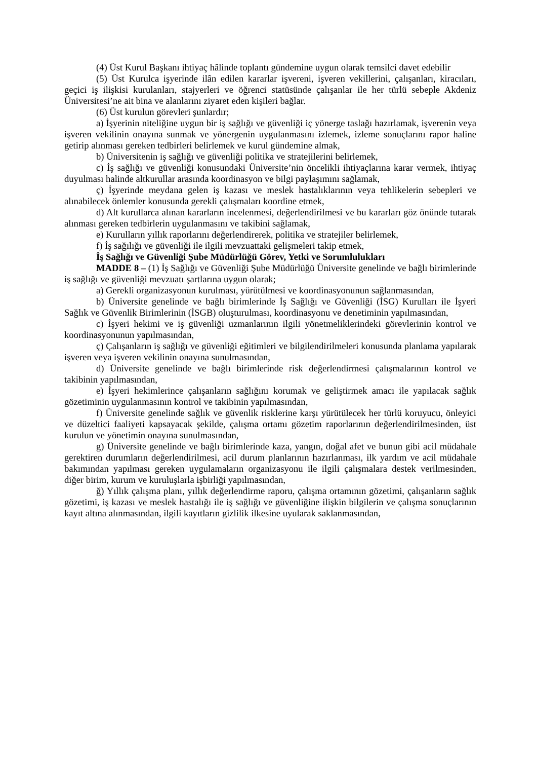(4) Üst Kurul Başkanı ihtiyaç hâlinde toplantı gündemine uygun olarak temsilci davet edebilir
(5) Üst Kurulca işyerinde ilân edilen kararlar işvereni, işveren vekillerini, çalışanları, kiracıları, geçici iş ilişkisi kurulanları, stajyerleri ve öğrenci statüsünde çalışanlar ile her türlü sebeple Akdeniz Üniversitesi’ne ait bina ve alanlarını ziyaret eden kişileri bağlar.
(6) Üst kurulun görevleri şunlardır;
a) İşyerinin niteliğine uygun bir iş sağlığı ve güvenliği iç yönerge taslağı hazırlamak, işverenin veya işveren vekilinin onayına sunmak ve yönergenin uygulanmasını izlemek, izleme sonuçlarını rapor haline getirip alınması gereken tedbirleri belirlemek ve kurul gündemine almak,
b) Üniversitenin iş sağlığı ve güvenliği politika ve stratejilerini belirlemek,
c) İş sağlığı ve güvenliği konusundaki Üniversite’nin öncelikli ihtiyaçlarına karar vermek, ihtiyaç duyulması halinde altkurullar arasında koordinasyon ve bilgi paylaşımını sağlamak,
ç) İşyerinde meydana gelen iş kazası ve meslek hastalıklarının veya tehlikelerin sebepleri ve alınabilecek önlemler konusunda gerekli çalışmaları koordine etmek,
d) Alt kurullarca alınan kararların incelenmesi, değerlendirilmesi ve bu kararları göz önünde tutarak alınması gereken tedbirlerin uygulanmasını ve takibini sağlamak,
e) Kurulların yıllık raporlarını değerlendirerek, politika ve stratejiler belirlemek,
f) İş sağılığı ve güvenliği ile ilgili mevzuattaki gelişmeleri takip etmek,
İş Sağlığı ve Güvenliği Şube Müdürlüğü Görev, Yetki ve Sorumlulukları
MADDE 8 – (1) İş Sağlığı ve Güvenliği Şube Müdürlüğü Üniversite genelinde ve bağlı birimlerinde iş sağlığı ve güvenliği mevzuatı şartlarına uygun olarak;
a) Gerekli organizasyonun kurulması, yürütülmesi ve koordinasyonunun sağlanmasından,
b) Üniversite genelinde ve bağlı birimlerinde İş Sağlığı ve Güvenliği (İSG) Kurulları ile İşyeri Sağlık ve Güvenlik Birimlerinin (İSGB) oluşturulması, koordinasyonu ve denetiminin yapılmasından,
c) İşyeri hekimi ve iş güvenliği uzmanlarının ilgili yönetmeliklerindeki görevlerinin kontrol ve koordinasyonunun yapılmasından,
ç) Çalışanların iş sağlığı ve güvenliği eğitimleri ve bilgilendirilmeleri konusunda planlama yapılarak işveren veya işveren vekilinin onayına sunulmasından,
d) Üniversite genelinde ve bağlı birimlerinde risk değerlendirmesi çalışmalarının kontrol ve takibinin yapılmasından,
e) İşyeri hekimlerince çalışanların sağlığını korumak ve geliştirmek amacı ile yapılacak sağlık gözetiminin uygulanmasının kontrol ve takibinin yapılmasından,
f) Üniversite genelinde sağlık ve güvenlik risklerine karşı yürütülecek her türlü koruyucu, önleyici ve düzeltici faaliyeti kapsayacak şekilde, çalışma ortamı gözetim raporlarının değerlendirilmesinden, üst kurulun ve yönetimin onayına sunulmasından,
g) Üniversite genelinde ve bağlı birimlerinde kaza, yangın, doğal afet ve bunun gibi acil müdahale gerektiren durumların değerlendirilmesi, acil durum planlarının hazırlanması, ilk yardım ve acil müdahale bakımından yapılması gereken uygulamaların organizasyonu ile ilgili çalışmalara destek verilmesinden, diğer birim, kurum ve kuruluşlarla işbirliği yapılmasından,
ğ) Yıllık çalışma planı, yıllık değerlendirme raporu, çalışma ortamının gözetimi, çalışanların sağlık gözetimi, iş kazası ve meslek hastalığı ile iş sağlığı ve güvenliğine ilişkin bilgilerin ve çalışma sonuçlarının kayıt altına alınmasından, ilgili kayıtların gizlilik ilkesine uyularak saklanmasından,